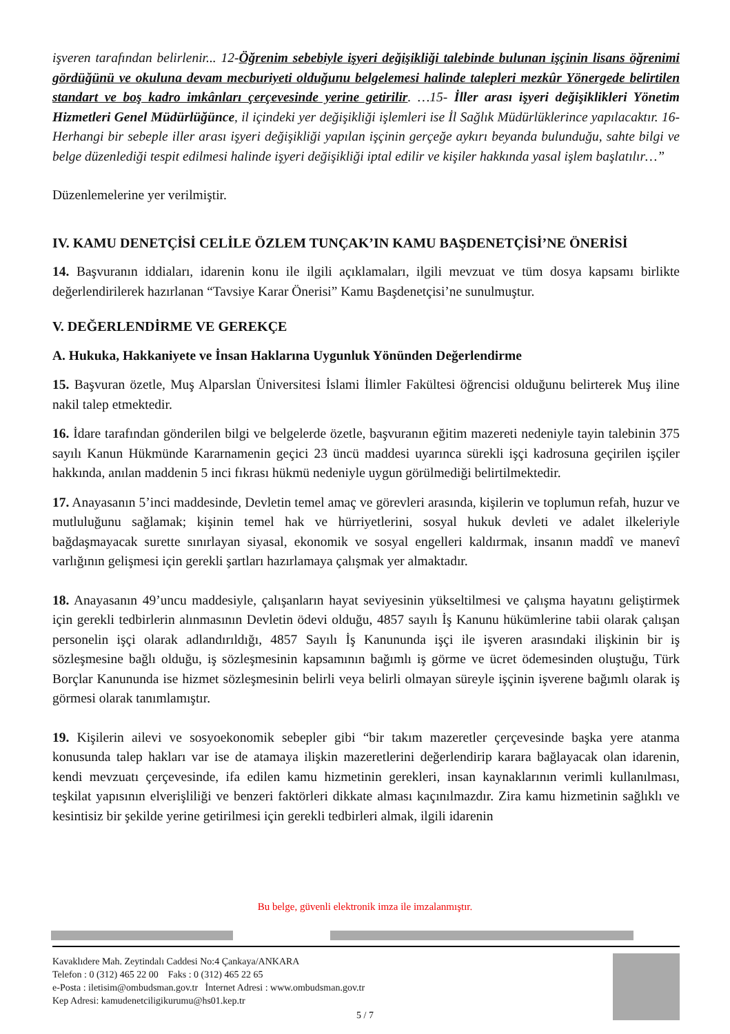işveren tarafından belirlenir... 12-Öğrenim sebebiyle işyeri değişikliği talebinde bulunan işçinin lisans öğrenimi gördüğünü ve okuluna devam mecburiyeti olduğunu belgelemesi halinde talepleri mezkûr Yönergede belirtilen standart ve boş kadro imkânları çerçevesinde yerine getirilir. …15- İller arası işyeri değişiklikleri Yönetim Hizmetleri Genel Müdürlüğünce, il içindeki yer değişikliği işlemleri ise İl Sağlık Müdürlüklerince yapılacaktır. 16-Herhangi bir sebeple iller arası işyeri değişikliği yapılan işçinin gerçeğe aykırı beyanda bulunduğu, sahte bilgi ve belge düzenlediği tespit edilmesi halinde işyeri değişikliği iptal edilir ve kişiler hakkında yasal işlem başlatılır…”
Düzenlemelerine yer verilmiştir.
IV. KAMU DENETÇİSİ CELİLE ÖZLEM TUNÇAK’IN KAMU BAŞDENETÇİSİ’NE ÖNERİSİ
14. Başvuranın iddiaları, idarenin konu ile ilgili açıklamaları, ilgili mevzuat ve tüm dosya kapsamı birlikte değerlendirilerek hazırlanan “Tavsiye Karar Önerisi” Kamu Başdenetçisi’ne sunulmuştur.
V. DEĞERLENDİRME VE GEREKÇE
A. Hukuka, Hakkaniyete ve İnsan Haklarına Uygunluk Yönünden Değerlendirme
15. Başvuran özetle, Muş Alparslan Üniversitesi İslami İlimler Fakültesi öğrencisi olduğunu belirterek Muş iline nakil talep etmektedir.
16. İdare tarafından gönderilen bilgi ve belgelerde özetle, başvuranın eğitim mazereti nedeniyle tayin talebinin 375 sayılı Kanun Hükmünde Kararnamenin geçici 23 üncü maddesi uyarınca sürekli işçi kadrosuna geçirilen işçiler hakkında, anılan maddenin 5 inci fıkrası hükmü nedeniyle uygun görülmediği belirtilmektedir.
17. Anayasanın 5’inci maddesinde, Devletin temel amaç ve görevleri arasında, kişilerin ve toplumun refah, huzur ve mutluluğunu sağlamak; kişinin temel hak ve hürriyetlerini, sosyal hukuk devleti ve adalet ilkeleriyle bağdaşmayacak surette sınırlayan siyasal, ekonomik ve sosyal engelleri kaldırmak, insanın maddî ve manevî varlığının gelişmesi için gerekli şartları hazırlamaya çalışmak yer almaktadır.
18. Anayasanın 49’uncu maddesiyle, çalışanların hayat seviyesinin yükseltilmesi ve çalışma hayatını geliştirmek için gerekli tedbirlerin alınmasının Devletin ödevi olduğu, 4857 sayılı İş Kanunu hükümlerine tabii olarak çalışan personelin işçi olarak adlandırıldığı, 4857 Sayılı İş Kanununda işçi ile işveren arasındaki ilişkinin bir iş sözleşmesine bağlı olduğu, iş sözleşmesinin kapsamının bağımlı iş görme ve ücret ödemesinden oluştuğu, Türk Borçlar Kanununda ise hizmet sözleşmesinin belirli veya belirli olmayan süreyle işçinin işverene bağımlı olarak iş görmesi olarak tanımlamıştır.
19. Kişilerin ailevi ve sosyoekonomik sebepler gibi “bir takım mazeretler çerçevesinde başka yere atanma konusunda talep hakları var ise de atamaya ilişkin mazeretlerini değerlendirip karara bağlayacak olan idarenin, kendi mevzuatı çerçevesinde, ifa edilen kamu hizmetinin gerekleri, insan kaynaklarının verimli kullanılması, teşkilat yapısının elverişliliği ve benzeri faktörleri dikkate alması kaçınılmazdır. Zira kamu hizmetinin sağlıklı ve kesintisiz bir şekilde yerine getirilmesi için gerekli tedbirleri almak, ilgili idarenin
Bu belge, güvenli elektronik imza ile imzalanmıştır.
Kavaklıdere Mah. Zeytindalı Caddesi No:4 Çankaya/ANKARA
Telefon : 0 (312) 465 22 00 Faks : 0 (312) 465 22 65
e-Posta : iletisim@ombudsman.gov.tr İnternet Adresi : www.ombudsman.gov.tr
Kep Adresi: kamudenetciligikurumu@hs01.kep.tr
5 / 7